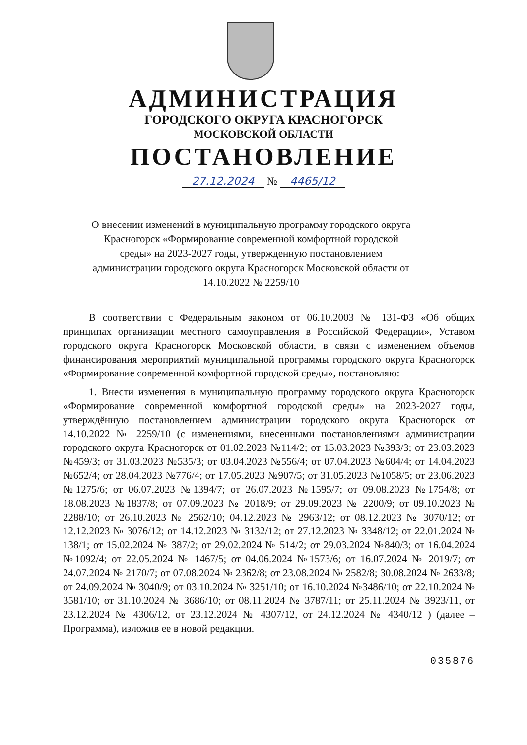АДМИНИСТРАЦИЯ
ГОРОДСКОГО ОКРУГА КРАСНОГОРСК
МОСКОВСКОЙ ОБЛАСТИ
ПОСТАНОВЛЕНИЕ
27.12.2024 № 4465/12
О внесении изменений в муниципальную программу городского округа Красногорск «Формирование современной комфортной городской среды» на 2023-2027 годы, утвержденную постановлением администрации городского округа Красногорск Московской области от 14.10.2022 № 2259/10
В соответствии с Федеральным законом от 06.10.2003 № 131-ФЗ «Об общих принципах организации местного самоуправления в Российской Федерации», Уставом городского округа Красногорск Московской области, в связи с изменением объемов финансирования мероприятий муниципальной программы городского округа Красногорск «Формирование современной комфортной городской среды», постановляю:
1. Внести изменения в муниципальную программу городского округа Красногорск «Формирование современной комфортной городской среды» на 2023-2027 годы, утверждённую постановлением администрации городского округа Красногорск от 14.10.2022 № 2259/10 (с изменениями, внесенными постановлениями администрации городского округа Красногорск от 01.02.2023 №114/2; от 15.03.2023 №393/3; от 23.03.2023 №459/3; от 31.03.2023 №535/3; от 03.04.2023 №556/4; от 07.04.2023 №604/4; от 14.04.2023 №652/4; от 28.04.2023 №776/4; от 17.05.2023 №907/5; от 31.05.2023 №1058/5; от 23.06.2023 №1275/6; от 06.07.2023 №1394/7; от 26.07.2023 №1595/7; от 09.08.2023 №1754/8; от 18.08.2023 №1837/8; от 07.09.2023 № 2018/9; от 29.09.2023 № 2200/9; от 09.10.2023 № 2288/10; от 26.10.2023 № 2562/10; 04.12.2023 № 2963/12; от 08.12.2023 № 3070/12; от 12.12.2023 № 3076/12; от 14.12.2023 № 3132/12; от 27.12.2023 № 3348/12; от 22.01.2024 № 138/1; от 15.02.2024 № 387/2; от 29.02.2024 № 514/2; от 29.03.2024 №840/3; от 16.04.2024 №1092/4; от 22.05.2024 № 1467/5; от 04.06.2024 №1573/6; от 16.07.2024 № 2019/7; от 24.07.2024 № 2170/7; от 07.08.2024 № 2362/8; от 23.08.2024 № 2582/8; 30.08.2024 № 2633/8; от 24.09.2024 № 3040/9; от 03.10.2024 № 3251/10; от 16.10.2024 №3486/10; от 22.10.2024 № 3581/10; от 31.10.2024 № 3686/10; от 08.11.2024 № 3787/11; от 25.11.2024 № 3923/11, от 23.12.2024 № 4306/12, от 23.12.2024 № 4307/12, от 24.12.2024 № 4340/12 ) (далее – Программа), изложив ее в новой редакции.
035876